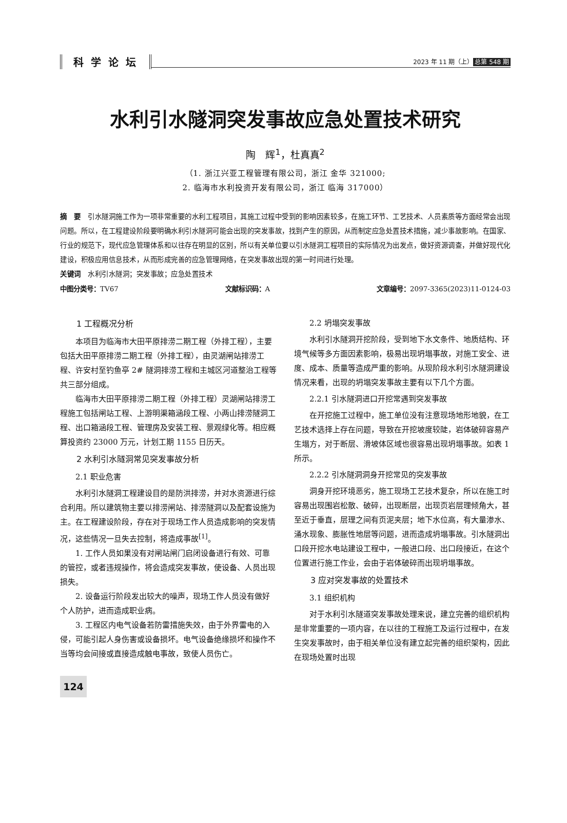科学论坛
2023 年 11 期（上） 总第 548 期
水利引水隧洞突发事故应急处置技术研究
陶　辉<sup>1</sup>，杜真真<sup>2</sup>
（1. 浙江兴亚工程管理有限公司，浙江 金华 321000;
2. 临海市水利投资开发有限公司，浙江 临海 317000）
摘　要　引水隧洞施工作为一项非常重要的水利工程项目，其施工过程中受到的影响因素较多，在施工环节、工艺技术、人员素质等方面经常会出现问题。所以，在工程建设阶段要明确水利引水隧洞可能会出现的突发事故，找到产生的原因，从而制定应急处置技术措施，减少事故影响。在国家、行业的规范下，现代应急管理体系和以往存在明显的区别，所以有关单位要以引水隧洞工程项目的实际情况为出发点，做好资源调查，并做好现代化建设，积极应用信息技术，从而形成完善的应急管理网络，在突发事故出现的第一时间进行处理。
关键词　水利引水隧洞；突发事故；应急处置技术
中图分类号：TV67 文献标识码：A 文章编号：2097-3365(2023)11-0124-03
1 工程概况分析
本项目为临海市大田平原排涝二期工程（外排工程），主要包括大田平原排涝二期工程（外排工程），由灵湖闸站排涝工程、许安村至钓鱼亭 2# 隧洞排涝工程和主城区河道整治工程等共三部分组成。
临海市大田平原排涝二期工程（外排工程）灵湖闸站排涝工程施工包括闸站工程、上游明渠箱涵段工程、小两山排涝隧洞工程、出口箱涵段工程、管理房及安装工程、景观绿化等。相应概算投资约 23000 万元，计划工期 1155 日历天。
2 水利引水隧洞常见突发事故分析
2.1 职业危害
水利引水隧洞工程建设目的是防洪排涝，并对水资源进行综合利用。所以建筑物主要以排涝闸站、排涝隧洞以及配套设施为主。在工程建设阶段，存在对于现场工作人员造成影响的突发情况，这些情况一旦失去控制，将造成事故<sup>[1]</sup>。
1. 工作人员如果没有对闸站闸门启闭设备进行有效、可靠的管控，或者违规操作，将会造成突发事故，使设备、人员出现损失。
2. 设备运行阶段发出较大的噪声，现场工作人员没有做好个人防护，进而造成职业病。
3. 工程区内电气设备若防雷措施失效，由于外界雷电的入侵，可能引起人身伤害或设备损坏。电气设备绝缘损坏和操作不当等均会间接或直接造成触电事故，致使人员伤亡。
2.2 坍塌突发事故
水利引水隧洞开挖阶段，受到地下水文条件、地质结构、环境气候等多方面因素影响，极易出现坍塌事故，对施工安全、进度、成本、质量等造成严重的影响。从现阶段水利引水隧洞建设情况来看，出现的坍塌突发事故主要有以下几个方面。
2.2.1 引水隧洞进口开挖常遇到突发事故
在开挖施工过程中，施工单位没有注意现场地形地貌，在工艺技术选择上存在问题，导致在开挖坡度较陡，岩体破碎容易产生塌方，对于断层、滑坡体区域也很容易出现坍塌事故。如表 1 所示。
2.2.2 引水隧洞洞身开挖常见的突发事故
洞身开挖环境恶劣，施工现场工艺技术复杂，所以在施工时容易出现围岩松散、破碎，出现断层，出现页岩层理倾角大，甚至近于垂直，层理之间有页泥夹层；地下水位高，有大量渗水、涌水现象、膨胀性地层等问题，进而造成坍塌事故。引水隧洞出口段开挖水电站建设工程中，一般进口段、出口段接近，在这个位置进行施工作业，会由于岩体破碎而出现坍塌事故。
3 应对突发事故的处置技术
3.1 组织机构
对于水利引水隧道突发事故处理来说，建立完善的组织机构是非常重要的一项内容，在以往的工程施工及运行过程中，在发生突发事故时，由于相关单位没有建立起完善的组织架构，因此在现场处置时出现
124